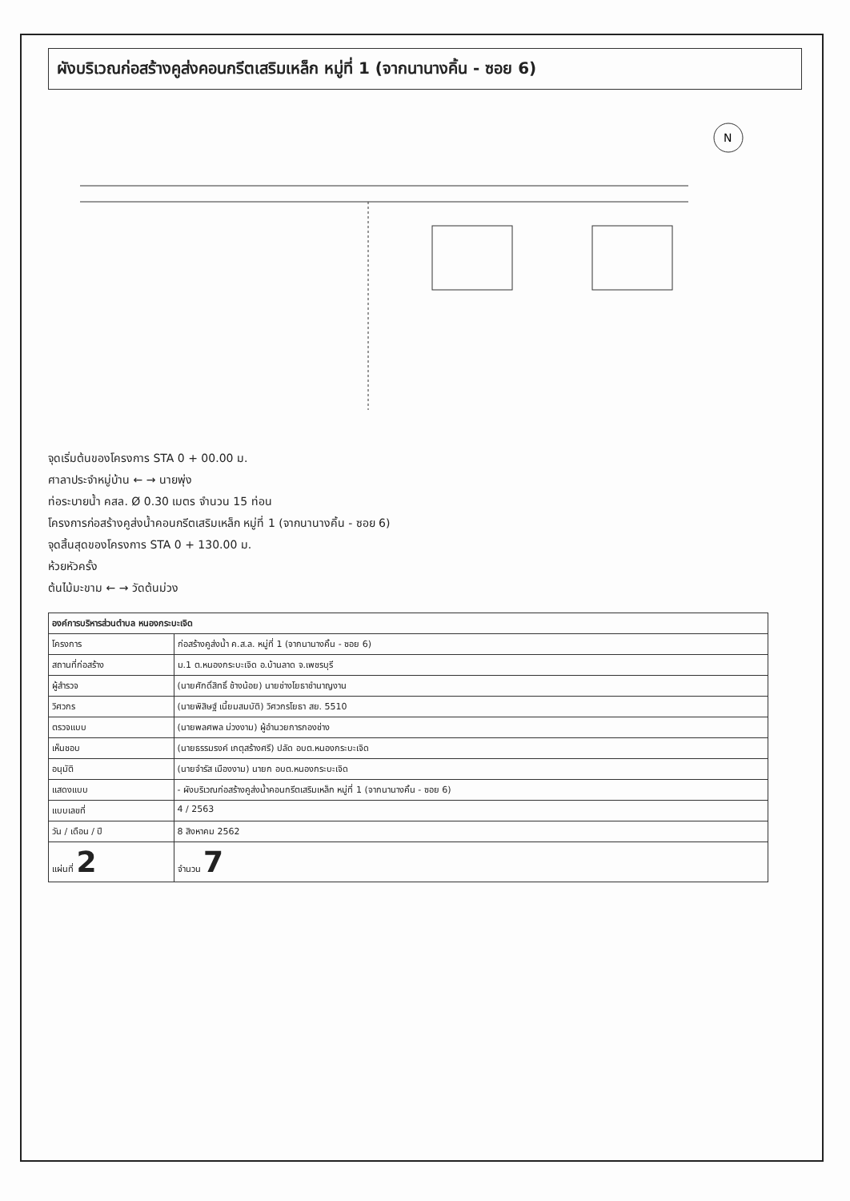ผังบริเวณก่อสร้างคูส่งคอนกรีตเสริมเหล็ก หมู่ที่ 1 (จากนานางคิ้น - ซอย 6)
N
จุดเริ่มต้นของโครงการ STA 0 + 00.00 ม.
ศาลาประจำหมู่บ้าน ← → นายพุ่ง
ท่อระบายน้ำ คสล. Ø 0.30 เมตร จำนวน 15 ท่อน
โครงการก่อสร้างคูส่งน้ำคอนกรีตเสริมเหล็ก หมู่ที่ 1 (จากนานางคิ้น - ซอย 6)
จุดสิ้นสุดของโครงการ STA 0 + 130.00 ม.
ห้วยหัวครั้ง
ต้นไม้มะขาม ← → วัดต้นม่วง
| องค์การบริหารส่วนตำบล หนองกระบะเจิด | |
| --- | --- |
| โครงการ | ก่อสร้างคูส่งน้ำ ค.ส.ล. หมู่ที่ 1 (จากนานางคิ้น - ซอย 6) |
| สถานที่ก่อสร้าง | ม.1 ต.หนองกระบะเจิด อ.บ้านลาด จ.เพชรบุรี |
| ผู้สำรวจ | (นายศักดิ์สิทธิ์ ช้างน้อย) นายช่างโยธาชำนาญงาน |
| วิศวกร | (นายพิสิษฐ์ เนี้ยมสมบัติ) วิศวกรโยธา สย. 5510 |
| ตรวจแบบ | (นายพลศพล ม่วงงาม) ผู้อำนวยการกองช่าง |
| เห็นชอบ | (นายธรรมรงค์ เกตุสร้างศรี) ปลัด อบต.หนองกระบะเจิด |
| อนุมัติ | (นายจำรัส เมืองงาม) นายก อบต.หนองกระบะเจิด |
| แสดงแบบ | - ผังบริเวณก่อสร้างคูส่งน้ำคอนกรีตเสริมเหล็ก หมู่ที่ 1 (จากนานางคิ้น - ซอย 6) |
| แบบเลขที่ | 4 / 2563 |
| วัน / เดือน / ปี | 8 สิงหาคม 2562 |
| แผ่นที่ 2 | จำนวน 7 |